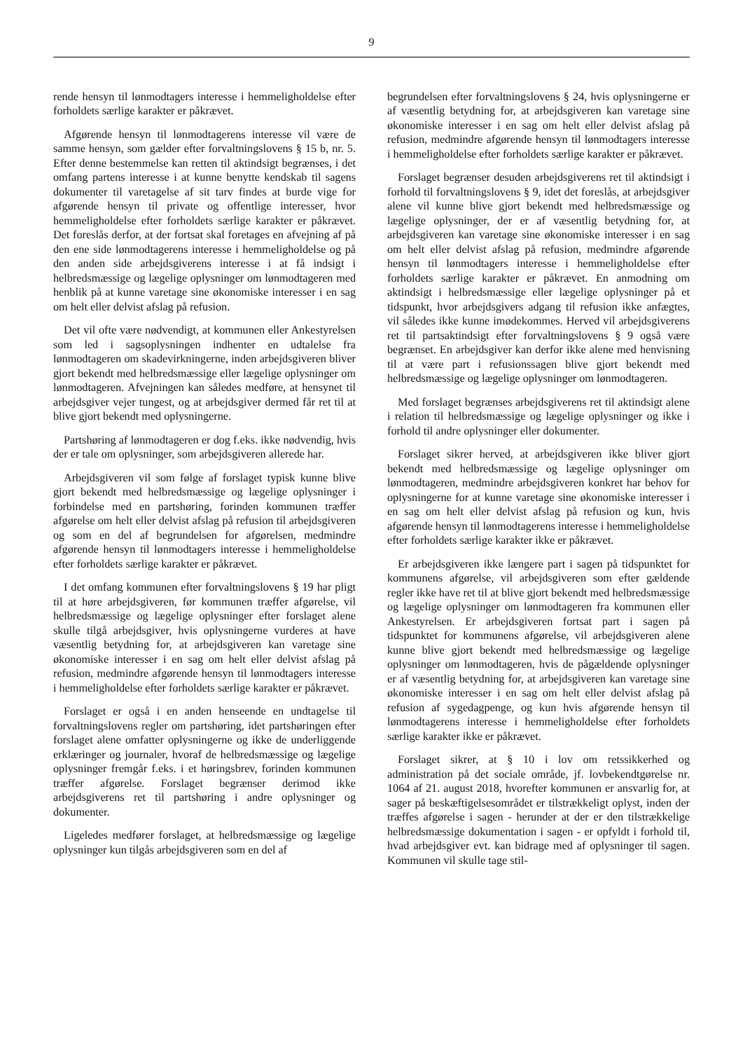9
rende hensyn til lønmodtagers interesse i hemmeligholdelse efter forholdets særlige karakter er påkrævet.
Afgørende hensyn til lønmodtagerens interesse vil være de samme hensyn, som gælder efter forvaltningslovens § 15 b, nr. 5. Efter denne bestemmelse kan retten til aktindsigt begrænses, i det omfang partens interesse i at kunne benytte kendskab til sagens dokumenter til varetagelse af sit tarv findes at burde vige for afgørende hensyn til private og offentlige interesser, hvor hemmeligholdelse efter forholdets særlige karakter er påkrævet. Det foreslås derfor, at der fortsat skal foretages en afvejning af på den ene side lønmodtagerens interesse i hemmeligholdelse og på den anden side arbejdsgiverens interesse i at få indsigt i helbredsmæssige og lægelige oplysninger om lønmodtageren med henblik på at kunne varetage sine økonomiske interesser i en sag om helt eller delvist afslag på refusion.
Det vil ofte være nødvendigt, at kommunen eller Ankestyrelsen som led i sagsoplysningen indhenter en udtalelse fra lønmodtageren om skadevirkningerne, inden arbejdsgiveren bliver gjort bekendt med helbredsmæssige eller lægelige oplysninger om lønmodtageren. Afvejningen kan således medføre, at hensynet til arbejdsgiver vejer tungest, og at arbejdsgiver dermed får ret til at blive gjort bekendt med oplysningerne.
Partshøring af lønmodtageren er dog f.eks. ikke nødvendig, hvis der er tale om oplysninger, som arbejdsgiveren allerede har.
Arbejdsgiveren vil som følge af forslaget typisk kunne blive gjort bekendt med helbredsmæssige og lægelige oplysninger i forbindelse med en partshøring, forinden kommunen træffer afgørelse om helt eller delvist afslag på refusion til arbejdsgiveren og som en del af begrundelsen for afgørelsen, medmindre afgørende hensyn til lønmodtagers interesse i hemmeligholdelse efter forholdets særlige karakter er påkrævet.
I det omfang kommunen efter forvaltningslovens § 19 har pligt til at høre arbejdsgiveren, før kommunen træffer afgørelse, vil helbredsmæssige og lægelige oplysninger efter forslaget alene skulle tilgå arbejdsgiver, hvis oplysningerne vurderes at have væsentlig betydning for, at arbejdsgiveren kan varetage sine økonomiske interesser i en sag om helt eller delvist afslag på refusion, medmindre afgørende hensyn til lønmodtagers interesse i hemmeligholdelse efter forholdets særlige karakter er påkrævet.
Forslaget er også i en anden henseende en undtagelse til forvaltningslovens regler om partshøring, idet partshøringen efter forslaget alene omfatter oplysningerne og ikke de underliggende erklæringer og journaler, hvoraf de helbredsmæssige og lægelige oplysninger fremgår f.eks. i et høringsbrev, forinden kommunen træffer afgørelse. Forslaget begrænser derimod ikke arbejdsgiverens ret til partshøring i andre oplysninger og dokumenter.
Ligeledes medfører forslaget, at helbredsmæssige og lægelige oplysninger kun tilgås arbejdsgiveren som en del af
begrundelsen efter forvaltningslovens § 24, hvis oplysningerne er af væsentlig betydning for, at arbejdsgiveren kan varetage sine økonomiske interesser i en sag om helt eller delvist afslag på refusion, medmindre afgørende hensyn til lønmodtagers interesse i hemmeligholdelse efter forholdets særlige karakter er påkrævet.
Forslaget begrænser desuden arbejdsgiverens ret til aktindsigt i forhold til forvaltningslovens § 9, idet det foreslås, at arbejdsgiver alene vil kunne blive gjort bekendt med helbredsmæssige og lægelige oplysninger, der er af væsentlig betydning for, at arbejdsgiveren kan varetage sine økonomiske interesser i en sag om helt eller delvist afslag på refusion, medmindre afgørende hensyn til lønmodtagers interesse i hemmeligholdelse efter forholdets særlige karakter er påkrævet. En anmodning om aktindsigt i helbredsmæssige eller lægelige oplysninger på et tidspunkt, hvor arbejdsgivers adgang til refusion ikke anfægtes, vil således ikke kunne imødekommes. Herved vil arbejdsgiverens ret til partsaktindsigt efter forvaltningslovens § 9 også være begrænset. En arbejdsgiver kan derfor ikke alene med henvisning til at være part i refusionssagen blive gjort bekendt med helbredsmæssige og lægelige oplysninger om lønmodtageren.
Med forslaget begrænses arbejdsgiverens ret til aktindsigt alene i relation til helbredsmæssige og lægelige oplysninger og ikke i forhold til andre oplysninger eller dokumenter.
Forslaget sikrer herved, at arbejdsgiveren ikke bliver gjort bekendt med helbredsmæssige og lægelige oplysninger om lønmodtageren, medmindre arbejdsgiveren konkret har behov for oplysningerne for at kunne varetage sine økonomiske interesser i en sag om helt eller delvist afslag på refusion og kun, hvis afgørende hensyn til lønmodtagerens interesse i hemmeligholdelse efter forholdets særlige karakter ikke er påkrævet.
Er arbejdsgiveren ikke længere part i sagen på tidspunktet for kommunens afgørelse, vil arbejdsgiveren som efter gældende regler ikke have ret til at blive gjort bekendt med helbredsmæssige og lægelige oplysninger om lønmodtageren fra kommunen eller Ankestyrelsen. Er arbejdsgiveren fortsat part i sagen på tidspunktet for kommunens afgørelse, vil arbejdsgiveren alene kunne blive gjort bekendt med helbredsmæssige og lægelige oplysninger om lønmodtageren, hvis de pågældende oplysninger er af væsentlig betydning for, at arbejdsgiveren kan varetage sine økonomiske interesser i en sag om helt eller delvist afslag på refusion af sygedagpenge, og kun hvis afgørende hensyn til lønmodtagerens interesse i hemmeligholdelse efter forholdets særlige karakter ikke er påkrævet.
Forslaget sikrer, at § 10 i lov om retssikkerhed og administration på det sociale område, jf. lovbekendtgørelse nr. 1064 af 21. august 2018, hvorefter kommunen er ansvarlig for, at sager på beskæftigelsesområdet er tilstrækkeligt oplyst, inden der træffes afgørelse i sagen - herunder at der er den tilstrækkelige helbredsmæssige dokumentation i sagen - er opfyldt i forhold til, hvad arbejdsgiver evt. kan bidrage med af oplysninger til sagen. Kommunen vil skulle tage stil-